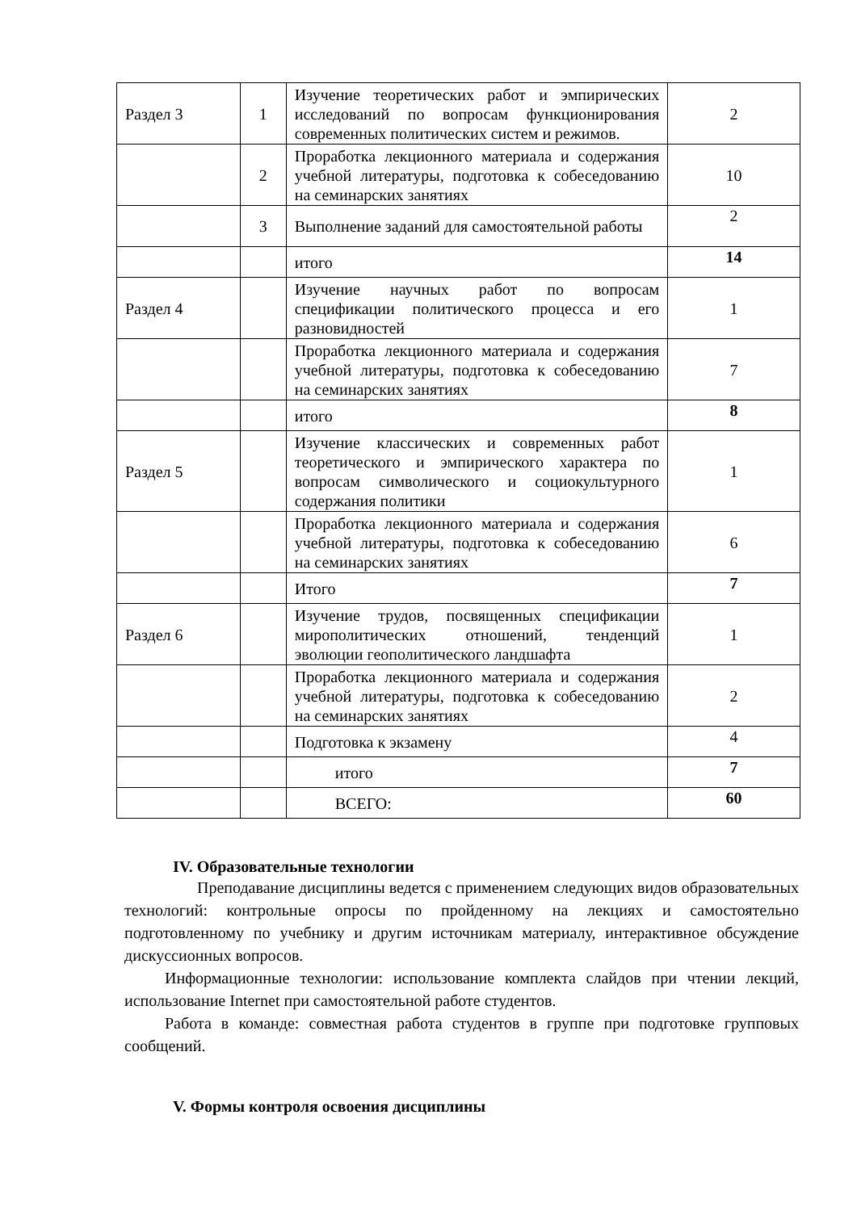| Раздел 3 | 1 | Изучение теоретических работ и эмпирических исследований по вопросам функционирования современных политических систем и режимов. | 2 |
| | 2 | Проработка лекционного материала и содержания учебной литературы, подготовка к собеседованию на семинарских занятиях | 10 |
| | 3 | Выполнение заданий для самостоятельной работы | 2 |
| | | итого | 14 |
| Раздел 4 | | Изучение научных работ по вопросам спецификации политического процесса и его разновидностей | 1 |
| | | Проработка лекционного материала и содержания учебной литературы, подготовка к собеседованию на семинарских занятиях | 7 |
| | | итого | 8 |
| Раздел 5 | | Изучение классических и современных работ теоретического и эмпирического характера по вопросам символического и социокультурного содержания политики | 1 |
| | | Проработка лекционного материала и содержания учебной литературы, подготовка к собеседованию на семинарских занятиях | 6 |
| | | Итого | 7 |
| Раздел 6 | | Изучение трудов, посвященных спецификации мирополитических отношений, тенденций эволюции геополитического ландшафта | 1 |
| | | Проработка лекционного материала и содержания учебной литературы, подготовка к собеседованию на семинарских занятиях | 2 |
| | | Подготовка к экзамену | 4 |
| | | итого | 7 |
| | | ВСЕГО: | 60 |
IV. Образовательные технологии
Преподавание дисциплины ведется с применением следующих видов образовательных технологий: контрольные опросы по пройденному на лекциях и самостоятельно подготовленному по учебнику и другим источникам материалу, интерактивное обсуждение дискуссионных вопросов.
Информационные технологии: использование комплекта слайдов при чтении лекций, использование Internet при самостоятельной работе студентов.
Работа в команде: совместная работа студентов в группе при подготовке групповых сообщений.
V. Формы контроля освоения дисциплины